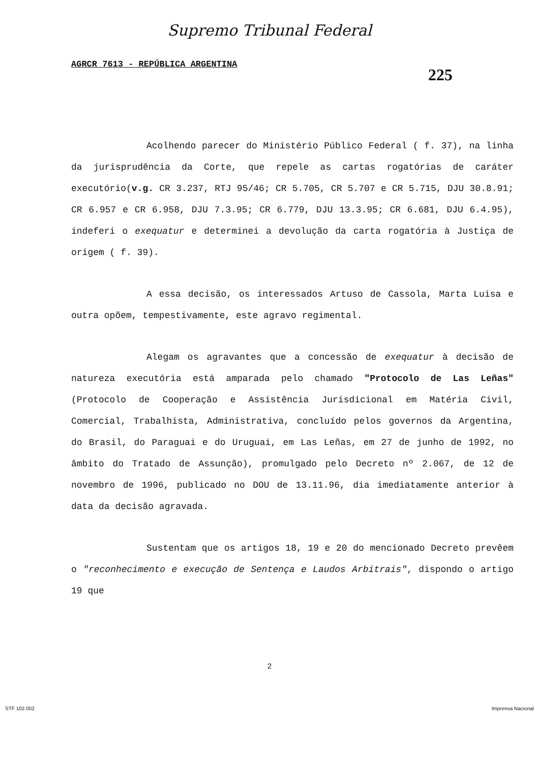Supremo Tribunal Federal
AGRCR 7613 - REPÚBLICA ARGENTINA 225
Acolhendo parecer do Ministério Público Federal ( f. 37), na linha da jurisprudência da Corte, que repele as cartas rogatórias de caráter executório(v.g. CR 3.237, RTJ 95/46; CR 5.705, CR 5.707 e CR 5.715, DJU 30.8.91; CR 6.957 e CR 6.958, DJU 7.3.95; CR 6.779, DJU 13.3.95; CR 6.681, DJU 6.4.95), indeferi o exequatur e determinei a devolução da carta rogatória à Justiça de origem ( f. 39).
A essa decisão, os interessados Artuso de Cassola, Marta Luisa e outra opõem, tempestivamente, este agravo regimental.
Alegam os agravantes que a concessão de exequatur à decisão de natureza executória está amparada pelo chamado "Protocolo de Las Leñas" (Protocolo de Cooperação e Assistência Jurisdicional em Matéria Civil, Comercial, Trabalhista, Administrativa, concluído pelos governos da Argentina, do Brasil, do Paraguai e do Uruguai, em Las Leñas, em 27 de junho de 1992, no âmbito do Tratado de Assunção), promulgado pelo Decreto nº 2.067, de 12 de novembro de 1996, publicado no DOU de 13.11.96, dia imediatamente anterior à data da decisão agravada.
Sustentam que os artigos 18, 19 e 20 do mencionado Decreto prevêem o "reconhecimento e execução de Sentença e Laudos Arbitrais", dispondo o artigo 19 que
2
STF 102.002 Imprensa Nacional